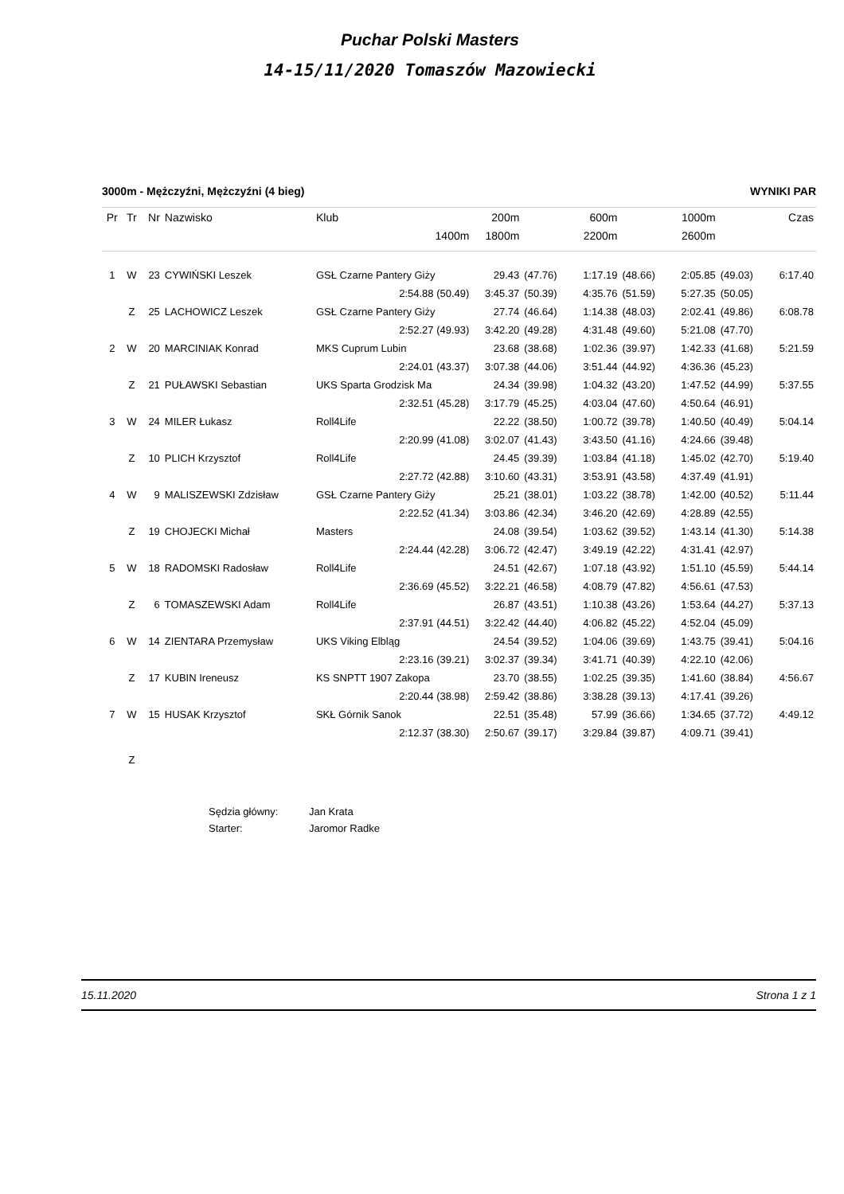Puchar Polski Masters
14-15/11/2020 Tomaszów Mazowiecki
3000m - Mężczyźni, Mężczyźni (4 bieg) WYNIKI PAR
| Pr | Tr | Nr | Nazwisko | Klub | 200m | | 600m | | 1000m | | Czas |
| --- | --- | --- | --- | --- | --- | --- | --- | --- | --- | --- | --- |
| | | | | 1400m | 1800m | | 2200m | | 2600m | | |
| 1 | W | 23 | CYWIŃSKI Leszek | GSŁ Czarne Pantery Giży | 29.43 | (47.76) | 1:17.19 | (48.66) | 2:05.85 | (49.03) | 6:17.40 |
| | | | | 2:54.88 (50.49) | 3:45.37 | (50.39) | 4:35.76 | (51.59) | 5:27.35 | (50.05) | |
| | Z | 25 | LACHOWICZ Leszek | GSŁ Czarne Pantery Giży | 27.74 | (46.64) | 1:14.38 | (48.03) | 2:02.41 | (49.86) | 6:08.78 |
| | | | | 2:52.27 (49.93) | 3:42.20 | (49.28) | 4:31.48 | (49.60) | 5:21.08 | (47.70) | |
| 2 | W | 20 | MARCINIAK Konrad | MKS Cuprum Lubin | 23.68 | (38.68) | 1:02.36 | (39.97) | 1:42.33 | (41.68) | 5:21.59 |
| | | | | 2:24.01 (43.37) | 3:07.38 | (44.06) | 3:51.44 | (44.92) | 4:36.36 | (45.23) | |
| | Z | 21 | PUŁAWSKI Sebastian | UKS Sparta Grodzisk Ma | 24.34 | (39.98) | 1:04.32 | (43.20) | 1:47.52 | (44.99) | 5:37.55 |
| | | | | 2:32.51 (45.28) | 3:17.79 | (45.25) | 4:03.04 | (47.60) | 4:50.64 | (46.91) | |
| 3 | W | 24 | MILER Łukasz | Roll4Life | 22.22 | (38.50) | 1:00.72 | (39.78) | 1:40.50 | (40.49) | 5:04.14 |
| | | | | 2:20.99 (41.08) | 3:02.07 | (41.43) | 3:43.50 | (41.16) | 4:24.66 | (39.48) | |
| | Z | 10 | PLICH Krzysztof | Roll4Life | 24.45 | (39.39) | 1:03.84 | (41.18) | 1:45.02 | (42.70) | 5:19.40 |
| | | | | 2:27.72 (42.88) | 3:10.60 | (43.31) | 3:53.91 | (43.58) | 4:37.49 | (41.91) | |
| 4 | W | 9 | MALISZEWSKI Zdzisław | GSŁ Czarne Pantery Giży | 25.21 | (38.01) | 1:03.22 | (38.78) | 1:42.00 | (40.52) | 5:11.44 |
| | | | | 2:22.52 (41.34) | 3:03.86 | (42.34) | 3:46.20 | (42.69) | 4:28.89 | (42.55) | |
| | Z | 19 | CHOJECKI Michał | Masters | 24.08 | (39.54) | 1:03.62 | (39.52) | 1:43.14 | (41.30) | 5:14.38 |
| | | | | 2:24.44 (42.28) | 3:06.72 | (42.47) | 3:49.19 | (42.22) | 4:31.41 | (42.97) | |
| 5 | W | 18 | RADOMSKI Radosław | Roll4Life | 24.51 | (42.67) | 1:07.18 | (43.92) | 1:51.10 | (45.59) | 5:44.14 |
| | | | | 2:36.69 (45.52) | 3:22.21 | (46.58) | 4:08.79 | (47.82) | 4:56.61 | (47.53) | |
| | Z | 6 | TOMASZEWSKI Adam | Roll4Life | 26.87 | (43.51) | 1:10.38 | (43.26) | 1:53.64 | (44.27) | 5:37.13 |
| | | | | 2:37.91 (44.51) | 3:22.42 | (44.40) | 4:06.82 | (45.22) | 4:52.04 | (45.09) | |
| 6 | W | 14 | ZIENTARA Przemysław | UKS Viking Elbląg | 24.54 | (39.52) | 1:04.06 | (39.69) | 1:43.75 | (39.41) | 5:04.16 |
| | | | | 2:23.16 (39.21) | 3:02.37 | (39.34) | 3:41.71 | (40.39) | 4:22.10 | (42.06) | |
| | Z | 17 | KUBIN Ireneusz | KS SNPTT 1907 Zakopa | 23.70 | (38.55) | 1:02.25 | (39.35) | 1:41.60 | (38.84) | 4:56.67 |
| | | | | 2:20.44 (38.98) | 2:59.42 | (38.86) | 3:38.28 | (39.13) | 4:17.41 | (39.26) | |
| 7 | W | 15 | HUSAK Krzysztof | SKŁ Górnik Sanok | 22.51 | (35.48) | 57.99 | (36.66) | 1:34.65 | (37.72) | 4:49.12 |
| | | | | 2:12.37 (38.30) | 2:50.67 | (39.17) | 3:29.84 | (39.87) | 4:09.71 | (39.41) | |
| | Z | | | | | | | | | | |
Sędzia główny: Jan Krata
Starter: Jaromor Radke
15.11.2020 Strona 1 z 1